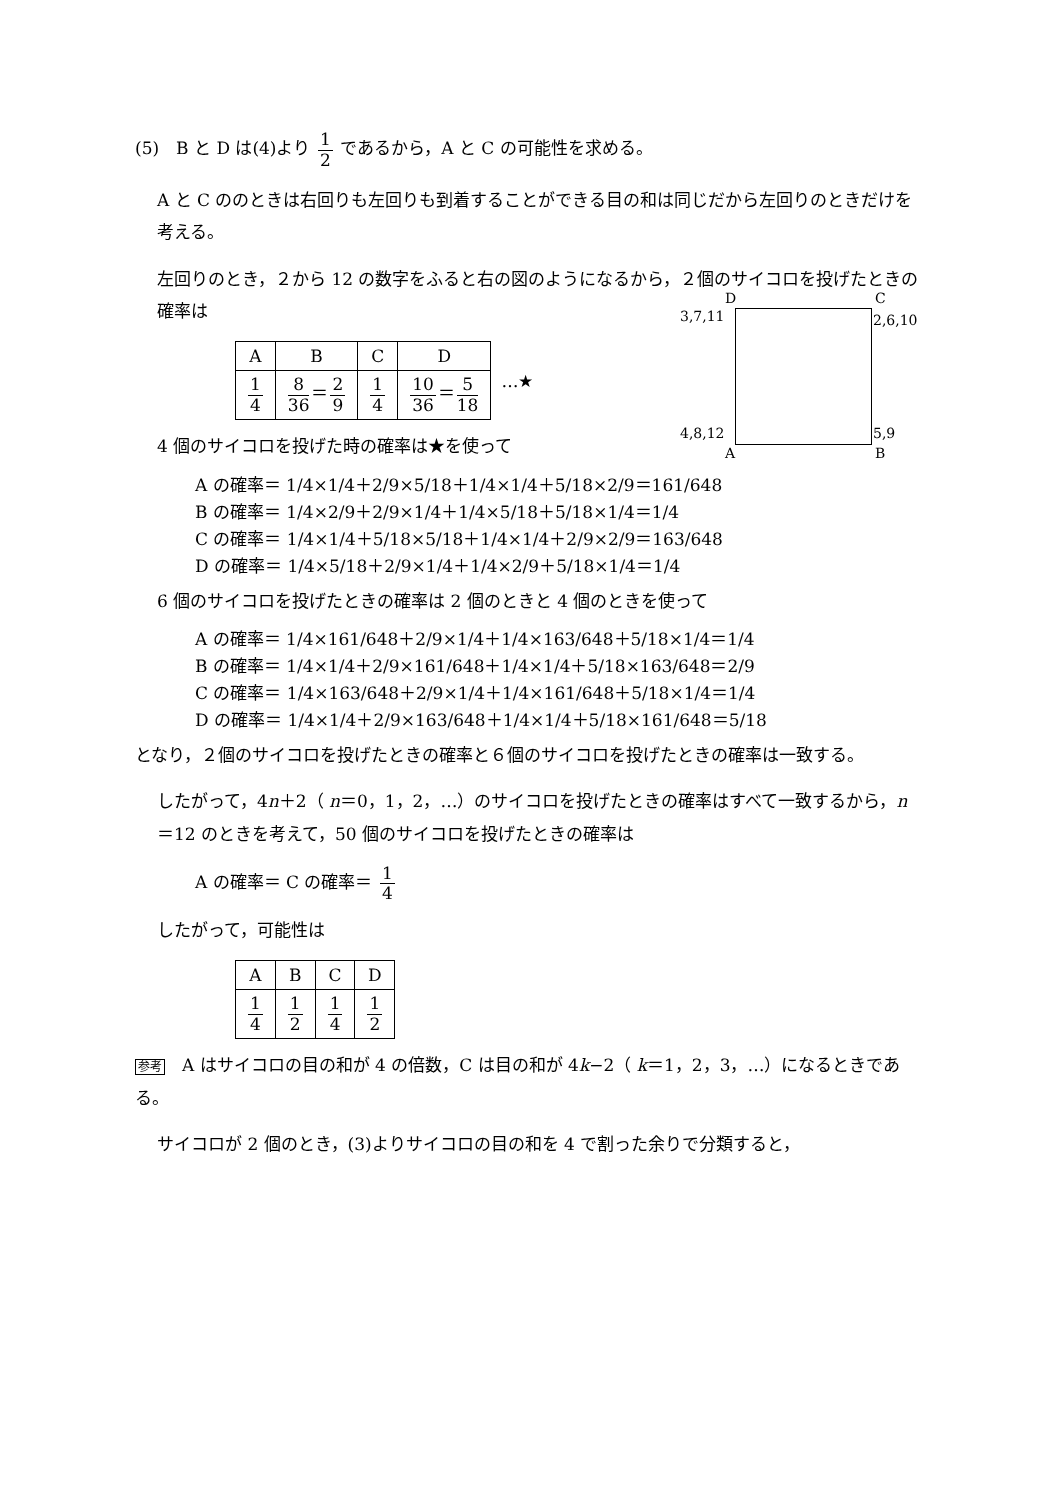(5)　B と D は(4)より 1 2 であるから，A と C の可能性を求める。
A と C ののときは右回りも左回りも到着することができる目の和は同じだから左回りのときだけを考える。
左回りのとき，２から 12 の数字をふると右の図のようになるから，２個のサイコロを投げたときの確率は
D C
3,7,11 2,6,10
4,8,12 5,9
A B
| A | B | C | D | …★ |
| 1 4 | 8 36 ＝ 2 9 | 1 4 | 10 36 ＝ 5 18 | |
4 個のサイコロを投げた時の確率は★を使って
A の確率＝ 1/4×1/4＋2/9×5/18＋1/4×1/4＋5/18×2/9＝161/648
B の確率＝ 1/4×2/9＋2/9×1/4＋1/4×5/18＋5/18×1/4＝1/4
C の確率＝ 1/4×1/4＋5/18×5/18＋1/4×1/4＋2/9×2/9＝163/648
D の確率＝ 1/4×5/18＋2/9×1/4＋1/4×2/9＋5/18×1/4＝1/4
6 個のサイコロを投げたときの確率は 2 個のときと 4 個のときを使って
A の確率＝ 1/4×161/648＋2/9×1/4＋1/4×163/648＋5/18×1/4＝1/4
B の確率＝ 1/4×1/4＋2/9×161/648＋1/4×1/4＋5/18×163/648＝2/9
C の確率＝ 1/4×163/648＋2/9×1/4＋1/4×161/648＋5/18×1/4＝1/4
D の確率＝ 1/4×1/4＋2/9×163/648＋1/4×1/4＋5/18×161/648＝5/18
となり，２個のサイコロを投げたときの確率と６個のサイコロを投げたときの確率は一致する。
したがって，4n＋2（ n＝0，1，2，…）のサイコロを投げたときの確率はすべて一致するから，n＝12 のときを考えて，50 個のサイコロを投げたときの確率は
A の確率＝ C の確率＝ 1 4
したがって，可能性は
| A | B | C | D |
| --- | --- | --- | --- |
| 1 4 | 1 2 | 1 4 | 1 2 |
参考　A はサイコロの目の和が 4 の倍数，C は目の和が 4k−2（ k＝1，2，3，…）になるときである。
サイコロが 2 個のとき，(3)よりサイコロの目の和を 4 で割った余りで分類すると，